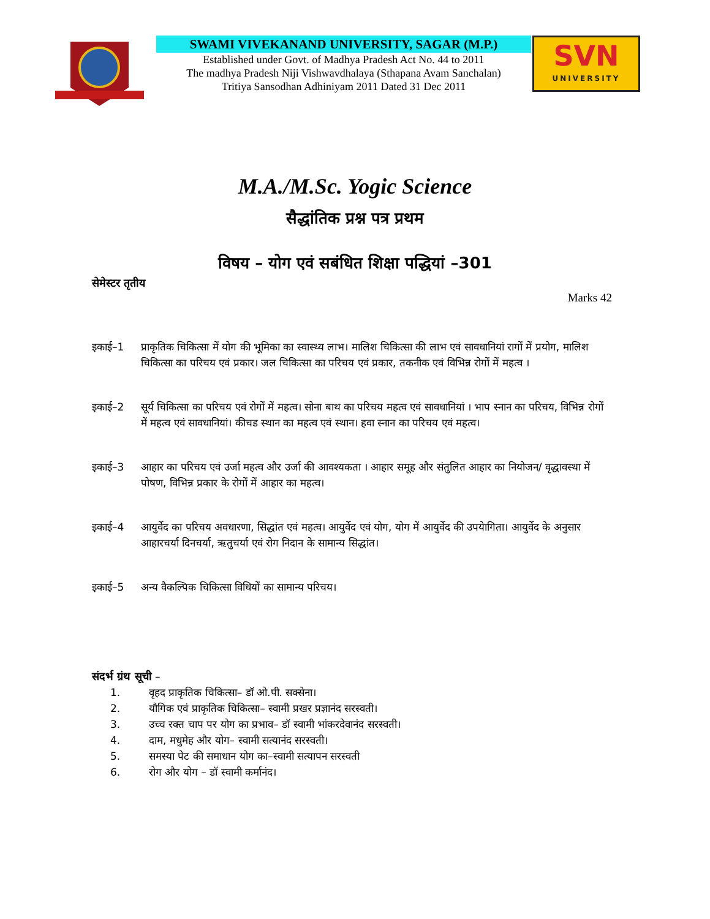SWAMI VIVEKANAND UNIVERSITY, SAGAR (M.P.)
Established under Govt. of Madhya Pradesh Act No. 44 to 2011
The madhya Pradesh Niji Vishwavdhalaya (Sthapana Avam Sanchalan)
Tritiya Sansodhan Adhiniyam 2011 Dated 31 Dec 2011
SVN
UNIVERSITY
M.A./M.Sc. Yogic Science
सैद्धांतिक प्रश्न पत्र प्रथम
विषय – योग एवं सबंधित शिक्षा पद्धियां –301
सेमेस्टर तृतीय
Marks 42
इकाई–1 प्राकृतिक चिकित्सा में योग की भूमिका का स्वास्थ्य लाभ। मालिश चिकित्सा की लाभ एवं सावधानियां रागों में प्रयोग, मालिश चिकित्सा का परिचय एवं प्रकार। जल चिकित्सा का परिचय एवं प्रकार, तकनीक एवं विभिन्न रोगों में महत्व ।
इकाई–2 सूर्य चिकित्सा का परिचय एवं रोगों में महत्व। सोना बाथ का परिचय महत्व एवं सावधानियां । भाप स्नान का परिचय, विभिन्न रोगों में महत्व एवं सावधानियां। कीचड स्थान का महत्व एवं स्थान। हवा स्नान का परिचय एवं महत्व।
इकाई–3 आहार का परिचय एवं उर्जा महत्व और उर्जा की आवश्यकता । आहार समूह और संतुलित आहार का नियोजन/ वृद्धावस्था में पोषण, विभिन्न प्रकार के रोगों में आहार का महत्व।
इकाई–4 आयुर्वेद का परिचय अवधारणा, सिद्धांत एवं महत्व। आयुर्वेद एवं योग, योग में आयुर्वेद की उपयेागिता। आयुर्वेद के अनुसार आहारचर्या दिनचर्या, ऋतुचर्या एवं रोग निदान के सामान्य सिद्धांत।
इकाई–5 अन्य वैकल्पिक चिकित्सा विधियों का सामान्य परिचय।
संदर्भ ग्रंथ सूची –
1. वृहद प्राकृतिक चिकित्सा– डॉ ओ.पी. सक्सेना।
2. यौगिक एवं प्राकृतिक चिकित्सा– स्वामी प्रखर प्रज्ञानंद सरस्वती।
3. उच्च रक्त चाप पर योग का प्रभाव– डॉ स्वामी भांकरदेवानंद सरस्वती।
4. दाम, मधुमेह और योग– स्वामी सत्यानंद सरस्वती।
5. समस्या पेट की समाधान योग का–स्वामी सत्यापन सरस्वती
6. रोग और योग – डॉ स्वामी कर्मानंद।